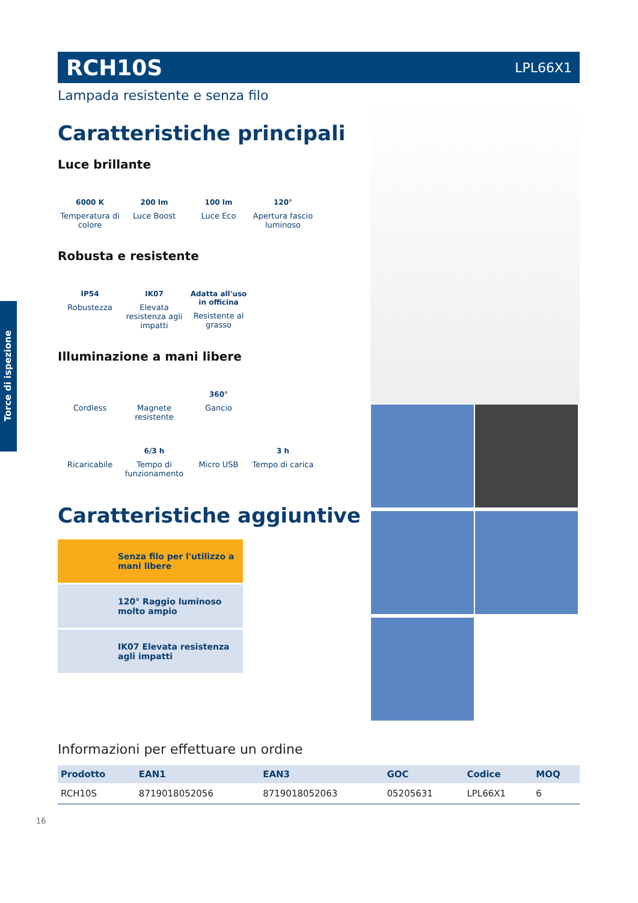RCH10S
LPL66X1
Lampada resistente e senza filo
Caratteristiche principali
Luce brillante
6000 K
Temperatura di colore
200 lm
Luce Boost
100 lm
Luce Eco
120°
Apertura fascio luminoso
Robusta e resistente
IP54
Robustezza
IK07
Elevata resistenza agli impatti
Adatta all'uso in officina
Resistente al grasso
Illuminazione a mani libere
Cordless
Magnete resistente
360°
Gancio
Ricaricabile
6/3 h
Tempo di funzionamento
Micro USB
3 h
Tempo di carica
Caratteristiche aggiuntive
Senza filo per l'utilizzo a mani libere
120° Raggio luminoso molto ampio
IK07 Elevata resistenza agli impatti
Informazioni per effettuare un ordine
| Prodotto | EAN1 | EAN3 | GOC | Codice | MOQ |
| --- | --- | --- | --- | --- | --- |
| RCH10S | 8719018052056 | 8719018052063 | 05205631 | LPL66X1 | 6 |
16
Torce di ispezione